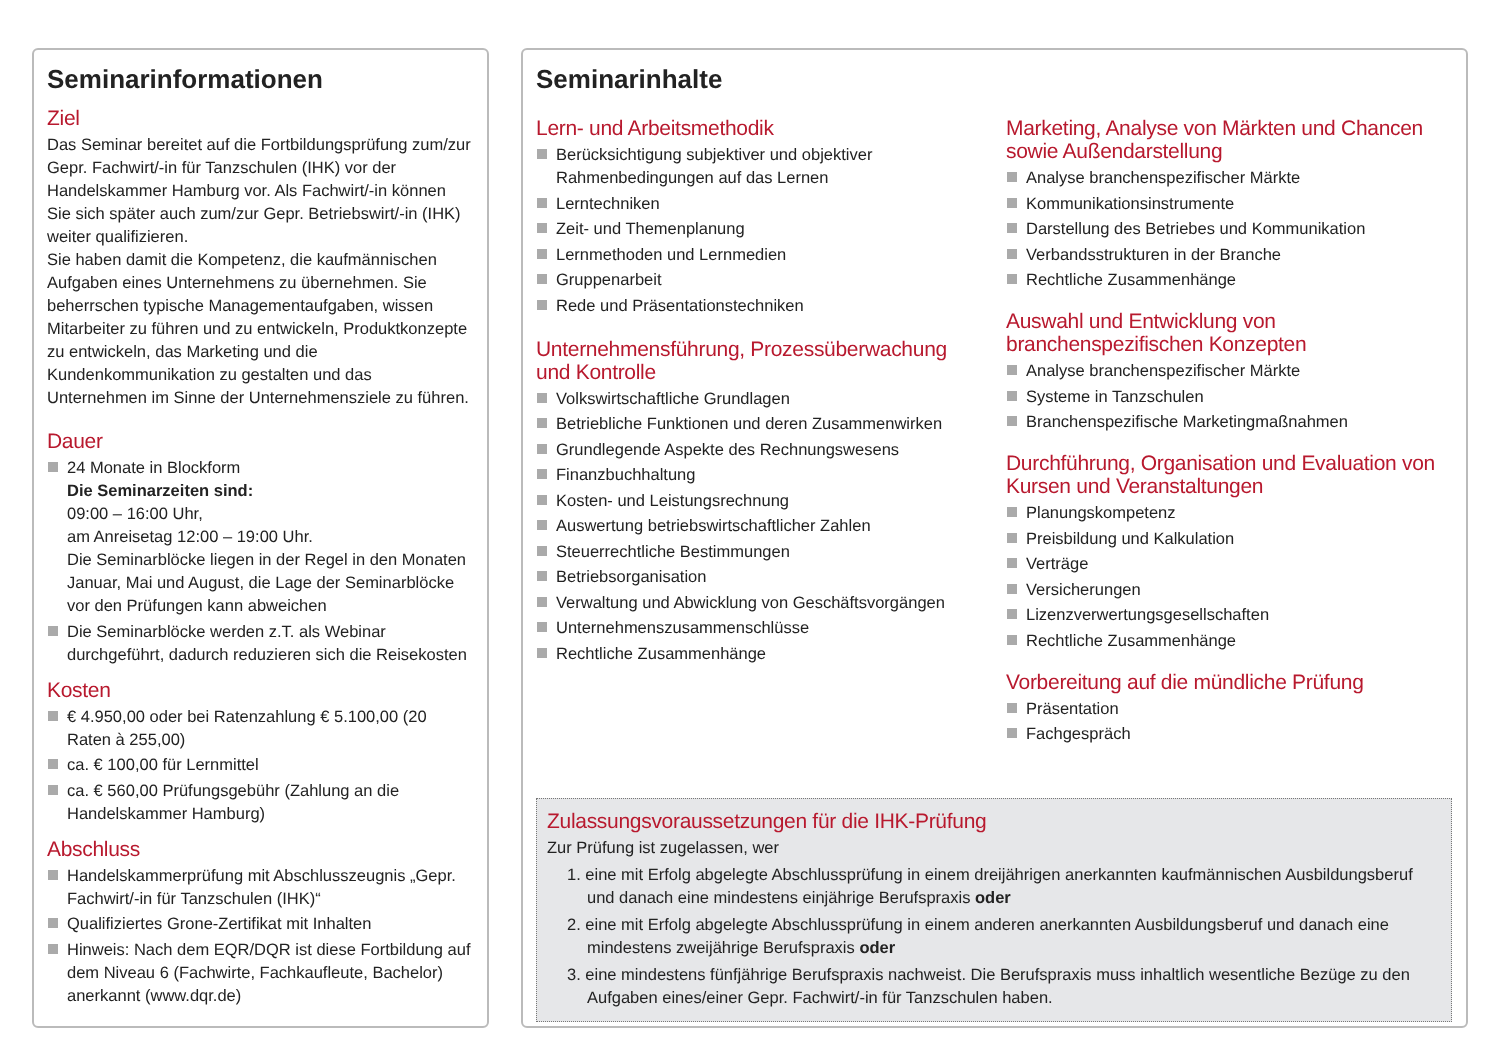Seminarinformationen
Ziel
Das Seminar bereitet auf die Fortbildungsprüfung zum/zur Gepr. Fachwirt/-in für Tanzschulen (IHK) vor der Handelskammer Hamburg vor. Als Fachwirt/-in können Sie sich später auch zum/zur Gepr. Betriebswirt/-in (IHK) weiter qualifizieren.
Sie haben damit die Kompetenz, die kaufmännischen Aufgaben eines Unternehmens zu übernehmen. Sie beherrschen typische Managementaufgaben, wissen Mitarbeiter zu führen und zu entwickeln, Produktkonzepte zu entwickeln, das Marketing und die Kundenkommunikation zu gestalten und das Unternehmen im Sinne der Unternehmensziele zu führen.
Dauer
24 Monate in Blockform
Die Seminarzeiten sind:
09:00 – 16:00 Uhr,
am Anreisetag 12:00 – 19:00 Uhr.
Die Seminarblöcke liegen in der Regel in den Monaten Januar, Mai und August, die Lage der Seminarblöcke vor den Prüfungen kann abweichen
Die Seminarblöcke werden z.T. als Webinar durchgeführt, dadurch reduzieren sich die Reisekosten
Kosten
€ 4.950,00 oder bei Ratenzahlung € 5.100,00 (20 Raten à 255,00)
ca. € 100,00 für Lernmittel
ca. € 560,00 Prüfungsgebühr (Zahlung an die Handelskammer Hamburg)
Abschluss
Handelskammerprüfung mit Abschlusszeugnis „Gepr. Fachwirt/-in für Tanzschulen (IHK)“
Qualifiziertes Grone-Zertifikat mit Inhalten
Hinweis: Nach dem EQR/DQR ist diese Fortbildung auf dem Niveau 6 (Fachwirte, Fachkaufleute, Bachelor) anerkannt (www.dqr.de)
Seminarinhalte
Lern- und Arbeitsmethodik
Berücksichtigung subjektiver und objektiver Rahmenbedingungen auf das Lernen
Lerntechniken
Zeit- und Themenplanung
Lernmethoden und Lernmedien
Gruppenarbeit
Rede und Präsentationstechniken
Unternehmensführung, Prozessüberwachung und Kontrolle
Volkswirtschaftliche Grundlagen
Betriebliche Funktionen und deren Zusammenwirken
Grundlegende Aspekte des Rechnungswesens
Finanzbuchhaltung
Kosten- und Leistungsrechnung
Auswertung betriebswirtschaftlicher Zahlen
Steuerrechtliche Bestimmungen
Betriebsorganisation
Verwaltung und Abwicklung von Geschäftsvorgängen
Unternehmenszusammenschlüsse
Rechtliche Zusammenhänge
Marketing, Analyse von Märkten und Chancen sowie Außendarstellung
Analyse branchenspezifischer Märkte
Kommunikationsinstrumente
Darstellung des Betriebes und Kommunikation
Verbandsstrukturen in der Branche
Rechtliche Zusammenhänge
Auswahl und Entwicklung von branchenspezifischen Konzepten
Analyse branchenspezifischer Märkte
Systeme in Tanzschulen
Branchenspezifische Marketingmaßnahmen
Durchführung, Organisation und Evaluation von Kursen und Veranstaltungen
Planungskompetenz
Preisbildung und Kalkulation
Verträge
Versicherungen
Lizenzverwertungsgesellschaften
Rechtliche Zusammenhänge
Vorbereitung auf die mündliche Prüfung
Präsentation
Fachgespräch
Zulassungsvoraussetzungen für die IHK-Prüfung
Zur Prüfung ist zugelassen, wer
1. eine mit Erfolg abgelegte Abschlussprüfung in einem dreijährigen anerkannten kaufmännischen Ausbildungsberuf und danach eine mindestens einjährige Berufspraxis oder
2. eine mit Erfolg abgelegte Abschlussprüfung in einem anderen anerkannten Ausbildungsberuf und danach eine mindestens zweijährige Berufspraxis oder
3. eine mindestens fünfjährige Berufspraxis nachweist. Die Berufspraxis muss inhaltlich wesentliche Bezüge zu den Aufgaben eines/einer Gepr. Fachwirt/-in für Tanzschulen haben.